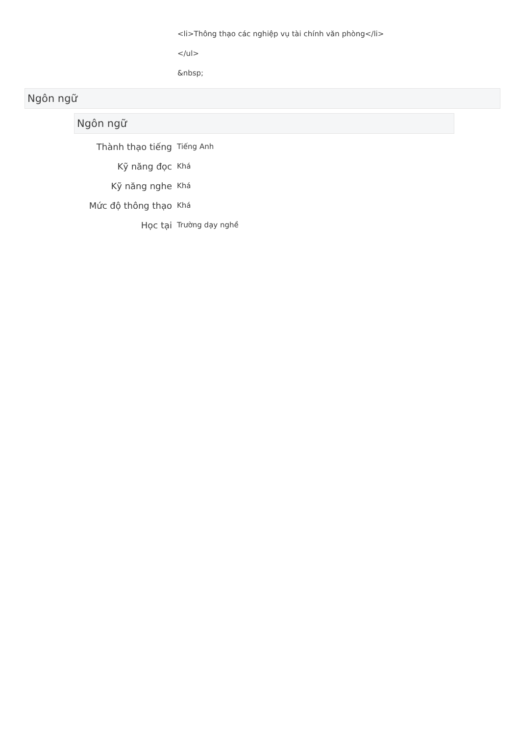<li>Thông thạo các nghiệp vụ tài chính văn phòng</li>
</ul>
&nbsp;
Ngôn ngữ
Ngôn ngữ
| Thành thạo tiếng | Tiếng Anh |
| Kỹ năng đọc | Khá |
| Kỹ năng nghe | Khá |
| Mức độ thông thạo | Khá |
| Học tại | Trường dạy nghề |